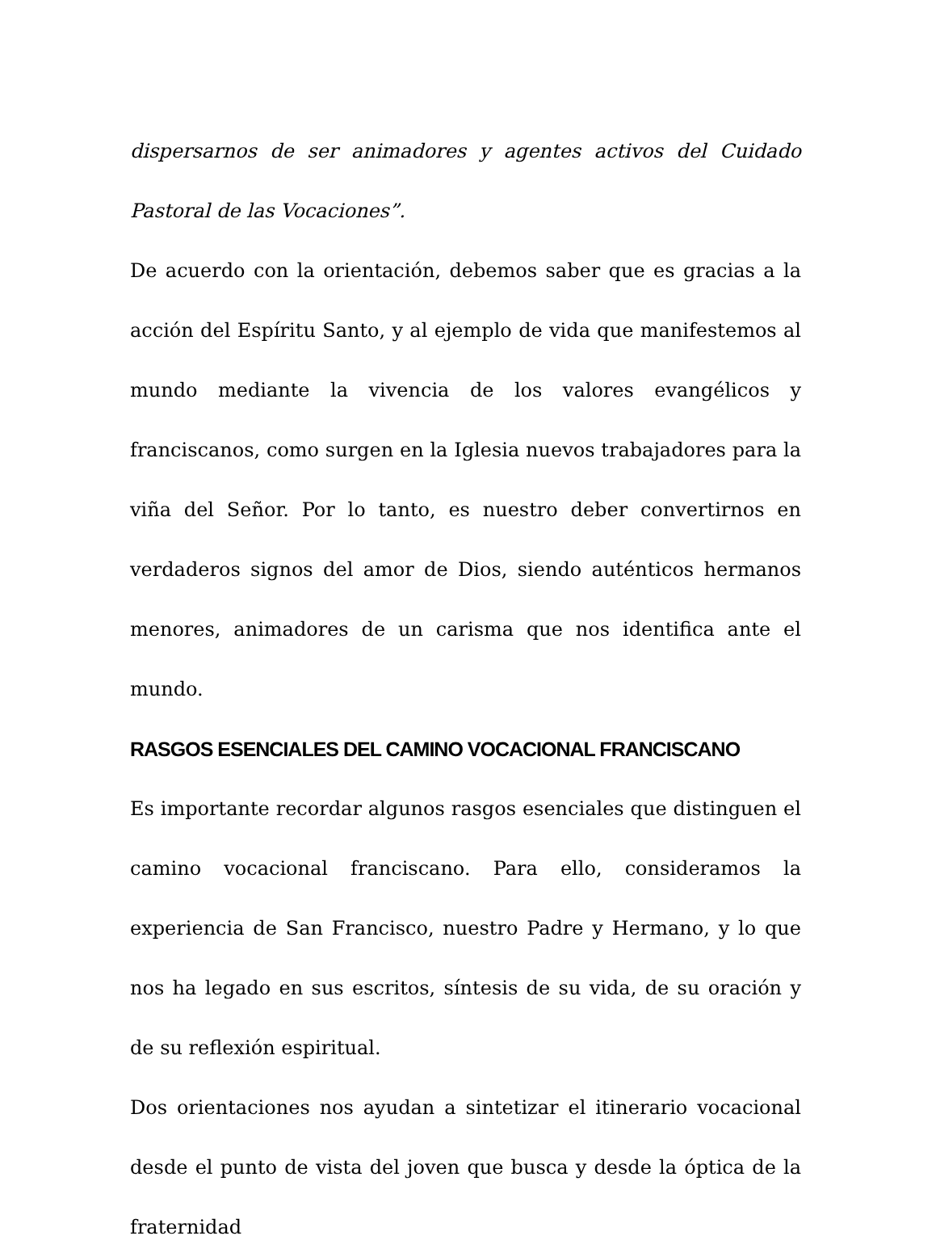dispersarnos de ser animadores y agentes activos del Cuidado Pastoral de las Vocaciones”.
De acuerdo con la orientación, debemos saber que es gracias a la acción del Espíritu Santo, y al ejemplo de vida que manifestemos al mundo mediante la vivencia de los valores evangélicos y franciscanos, como surgen en la Iglesia nuevos trabajadores para la viña del Señor. Por lo tanto, es nuestro deber convertirnos en verdaderos signos del amor de Dios, siendo auténticos hermanos menores, animadores de un carisma que nos identifica ante el mundo.
RASGOS ESENCIALES DEL CAMINO VOCACIONAL FRANCISCANO
Es importante recordar algunos rasgos esenciales que distinguen el camino vocacional franciscano. Para ello, consideramos la experiencia de San Francisco, nuestro Padre y Hermano, y lo que nos ha legado en sus escritos, síntesis de su vida, de su oración y de su reflexión espiritual.
Dos orientaciones nos ayudan a sintetizar el itinerario vocacional desde el punto de vista del joven que busca y desde la óptica de la fraternidad